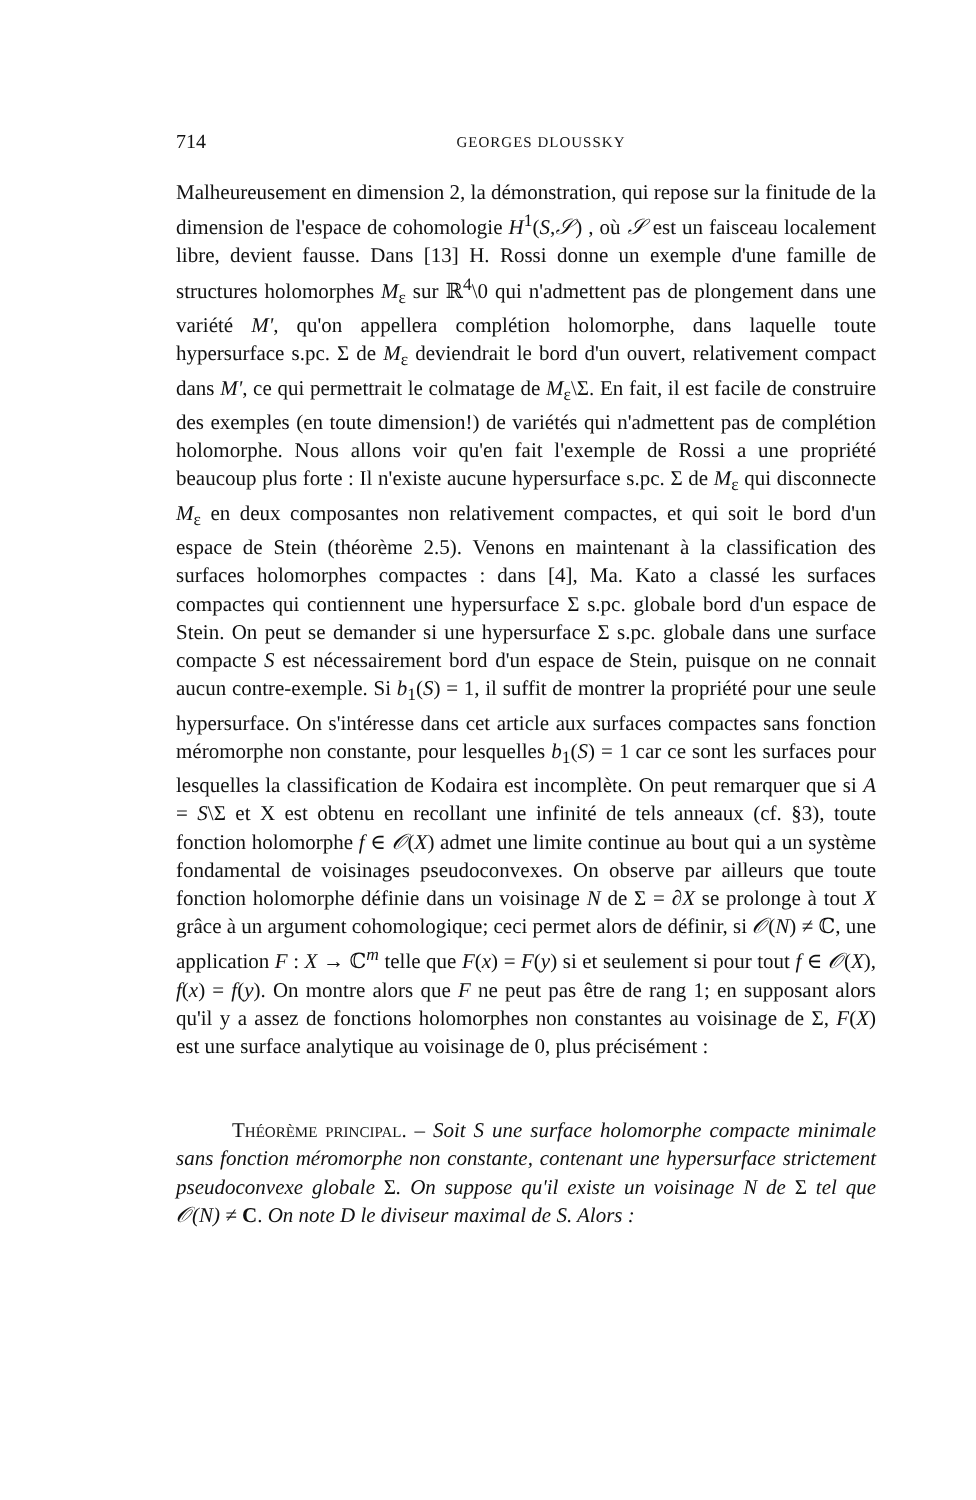714 GEORGES DLOUSSKY
Malheureusement en dimension 2, la démonstration, qui repose sur la finitude de la dimension de l'espace de cohomologie H<sup>1</sup>(S,𝒮) , où 𝒮 est un faisceau localement libre, devient fausse. Dans [13] H. Rossi donne un exemple d'une famille de structures holomorphes M<sub>ε</sub> sur ℝ<sup>4</sup>\0 qui n'admettent pas de plongement dans une variété M', qu'on appellera complétion holomorphe, dans laquelle toute hypersurface s.pc. Σ de M<sub>ε</sub> deviendrait le bord d'un ouvert, relativement compact dans M', ce qui permettrait le colmatage de M<sub>ε</sub>\Σ. En fait, il est facile de construire des exemples (en toute dimension!) de variétés qui n'admettent pas de complétion holomorphe. Nous allons voir qu'en fait l'exemple de Rossi a une propriété beaucoup plus forte : Il n'existe aucune hypersurface s.pc. Σ de M<sub>ε</sub> qui disconnecte M<sub>ε</sub> en deux composantes non relativement compactes, et qui soit le bord d'un espace de Stein (théorème 2.5). Venons en maintenant à la classification des surfaces holomorphes compactes : dans [4], Ma. Kato a classé les surfaces compactes qui contiennent une hypersurface Σ s.pc. globale bord d'un espace de Stein. On peut se demander si une hypersurface Σ s.pc. globale dans une surface compacte S est nécessairement bord d'un espace de Stein, puisque on ne connait aucun contre-exemple. Si b<sub>1</sub>(S) = 1, il suffit de montrer la propriété pour une seule hypersurface. On s'intéresse dans cet article aux surfaces compactes sans fonction méromorphe non constante, pour lesquelles b<sub>1</sub>(S) = 1 car ce sont les surfaces pour lesquelles la classification de Kodaira est incomplète. On peut remarquer que si A = S\Σ et X est obtenu en recollant une infinité de tels anneaux (cf. §3), toute fonction holomorphe f ∈ 𝒪(X) admet une limite continue au bout qui a un système fondamental de voisinages pseudoconvexes. On observe par ailleurs que toute fonction holomorphe définie dans un voisinage N de Σ = ∂X se prolonge à tout X grâce à un argument cohomologique; ceci permet alors de définir, si 𝒪(N) ≠ ℂ, une application F : X → ℂ<sup>m</sup> telle que F(x) = F(y) si et seulement si pour tout f ∈ 𝒪(X), f(x) = f(y). On montre alors que F ne peut pas être de rang 1; en supposant alors qu'il y a assez de fonctions holomorphes non constantes au voisinage de Σ, F(X) est une surface analytique au voisinage de 0, plus précisément :
Théorème principal. – Soit S une surface holomorphe compacte minimale sans fonction méromorphe non constante, contenant une hypersurface strictement pseudoconvexe globale Σ. On suppose qu'il existe un voisinage N de Σ tel que 𝒪(N) ≠ C. On note D le diviseur maximal de S. Alors :